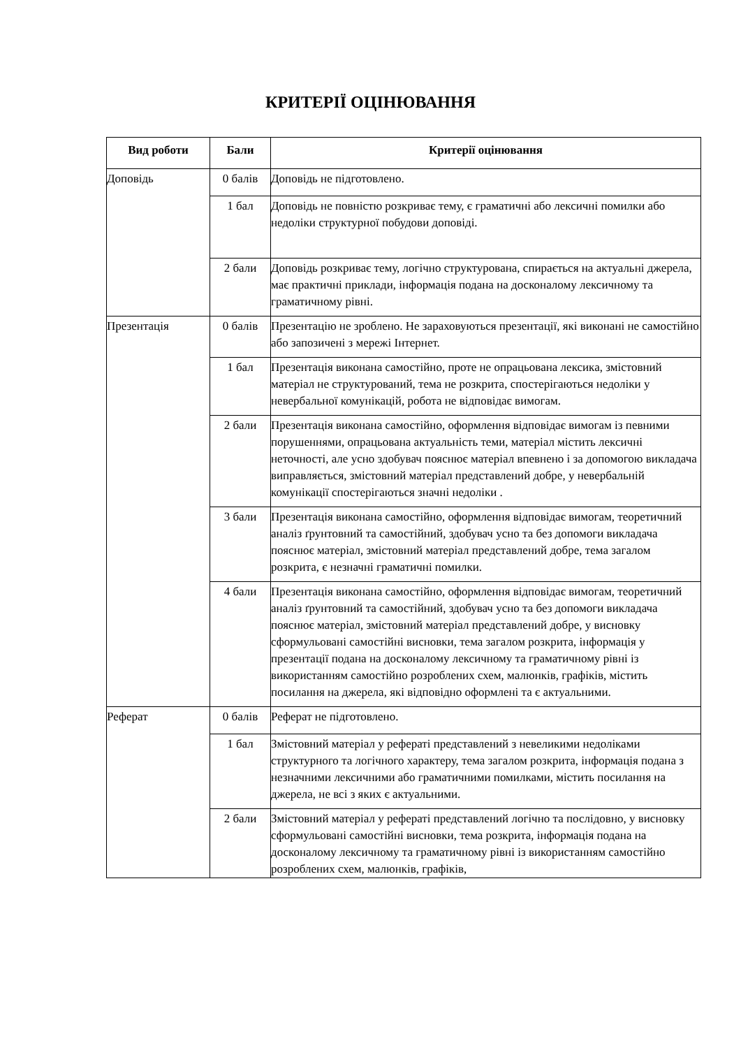КРИТЕРІЇ ОЦІНЮВАННЯ
| Вид роботи | Бали | Критерії оцінювання |
| --- | --- | --- |
| Доповідь | 0 балів | Доповідь не підготовлено. |
| | 1 бал | Доповідь не повністю розкриває тему, є граматичні або лексичні помилки або недоліки структурної побудови доповіді. |
| | 2 бали | Доповідь розкриває тему, логічно структурована, спирається на актуальні джерела, має практичні приклади, інформація подана на досконалому лексичному та граматичному рівні. |
| Презентація | 0 балів | Презентацію не зроблено. Не зараховуються презентації, які виконані не самостійно або запозичені з мережі Інтернет. |
| | 1 бал | Презентація виконана самостійно, проте не опрацьована лексика, змістовний матеріал не структурований, тема не розкрита, спостерігаються недоліки у невербальної комунікацій, робота не відповідає вимогам. |
| | 2 бали | Презентація виконана самостійно, оформлення відповідає вимогам із певними порушеннями, опрацьована актуальність теми, матеріал містить лексичні неточності, але усно здобувач пояснює матеріал впевнено і за допомогою викладача виправляється, змістовний матеріал представлений добре, у невербальній комунікації спостерігаються значні недоліки . |
| | 3 бали | Презентація виконана самостійно, оформлення відповідає вимогам, теоретичний аналіз ґрунтовний та самостійний, здобувач усно та без допомоги викладача пояснює матеріал, змістовний матеріал представлений добре, тема загалом розкрита, є незначні граматичні помилки. |
| | 4 бали | Презентація виконана самостійно, оформлення відповідає вимогам, теоретичний аналіз ґрунтовний та самостійний, здобувач усно та без допомоги викладача пояснює матеріал, змістовний матеріал представлений добре, у висновку сформульовані самостійні висновки, тема загалом розкрита, інформація у презентації подана на досконалому лексичному та граматичному рівні із використанням самостійно розроблених схем, малюнків, графіків, містить посилання на джерела, які відповідно оформлені та є актуальними. |
| Реферат | 0 балів | Реферат не підготовлено. |
| | 1 бал | Змістовний матеріал у рефераті представлений з невеликими недоліками структурного та логічного характеру, тема загалом розкрита, інформація подана з незначними лексичними або граматичними помилками, містить посилання на джерела, не всі з яких є актуальними. |
| | 2 бали | Змістовний матеріал у рефераті представлений логічно та послідовно, у висновку сформульовані самостійні висновки, тема розкрита, інформація подана на досконалому лексичному та граматичному рівні із використанням самостійно розроблених схем, малюнків, графіків, |